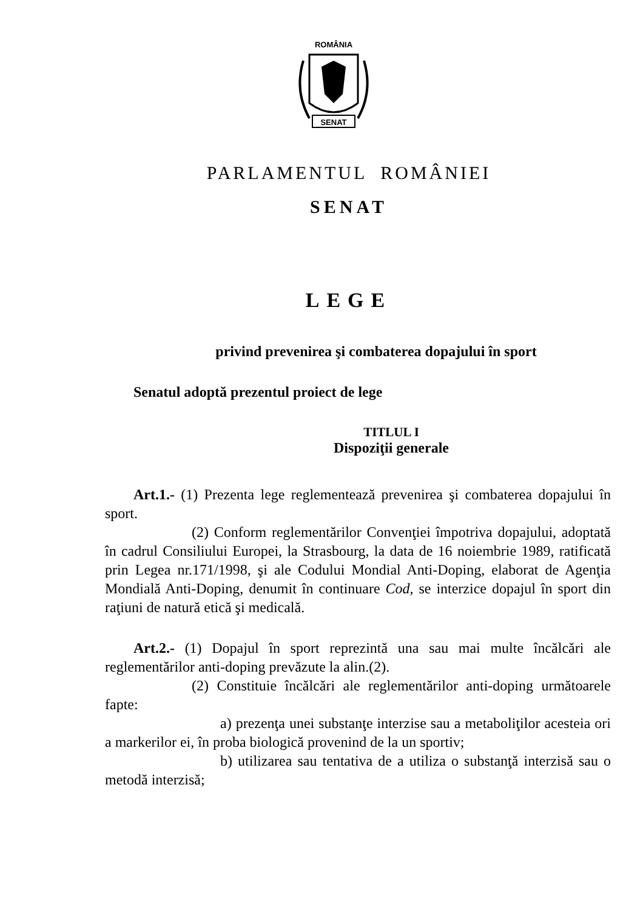ROMÂNIA
SENAT
PARLAMENTUL ROMÂNIEI
SENAT
LEGE
privind prevenirea şi combaterea dopajului în sport
Senatul adoptă prezentul proiect de lege
TITLUL I
Dispoziţii generale
Art.1.- (1) Prezenta lege reglementează prevenirea şi combaterea dopajului în sport.
(2) Conform reglementărilor Convenţiei împotriva dopajului, adoptată în cadrul Consiliului Europei, la Strasbourg, la data de 16 noiembrie 1989, ratificată prin Legea nr.171/1998, şi ale Codului Mondial Anti-Doping, elaborat de Agenţia Mondială Anti-Doping, denumit în continuare Cod, se interzice dopajul în sport din raţiuni de natură etică şi medicală.
Art.2.- (1) Dopajul în sport reprezintă una sau mai multe încălcări ale reglementărilor anti-doping prevăzute la alin.(2).
(2) Constituie încălcări ale reglementărilor anti-doping următoarele fapte:
a) prezenţa unei substanţe interzise sau a metaboliţilor acesteia ori a markerilor ei, în proba biologică provenind de la un sportiv;
b) utilizarea sau tentativa de a utiliza o substanţă interzisă sau o metodă interzisă;